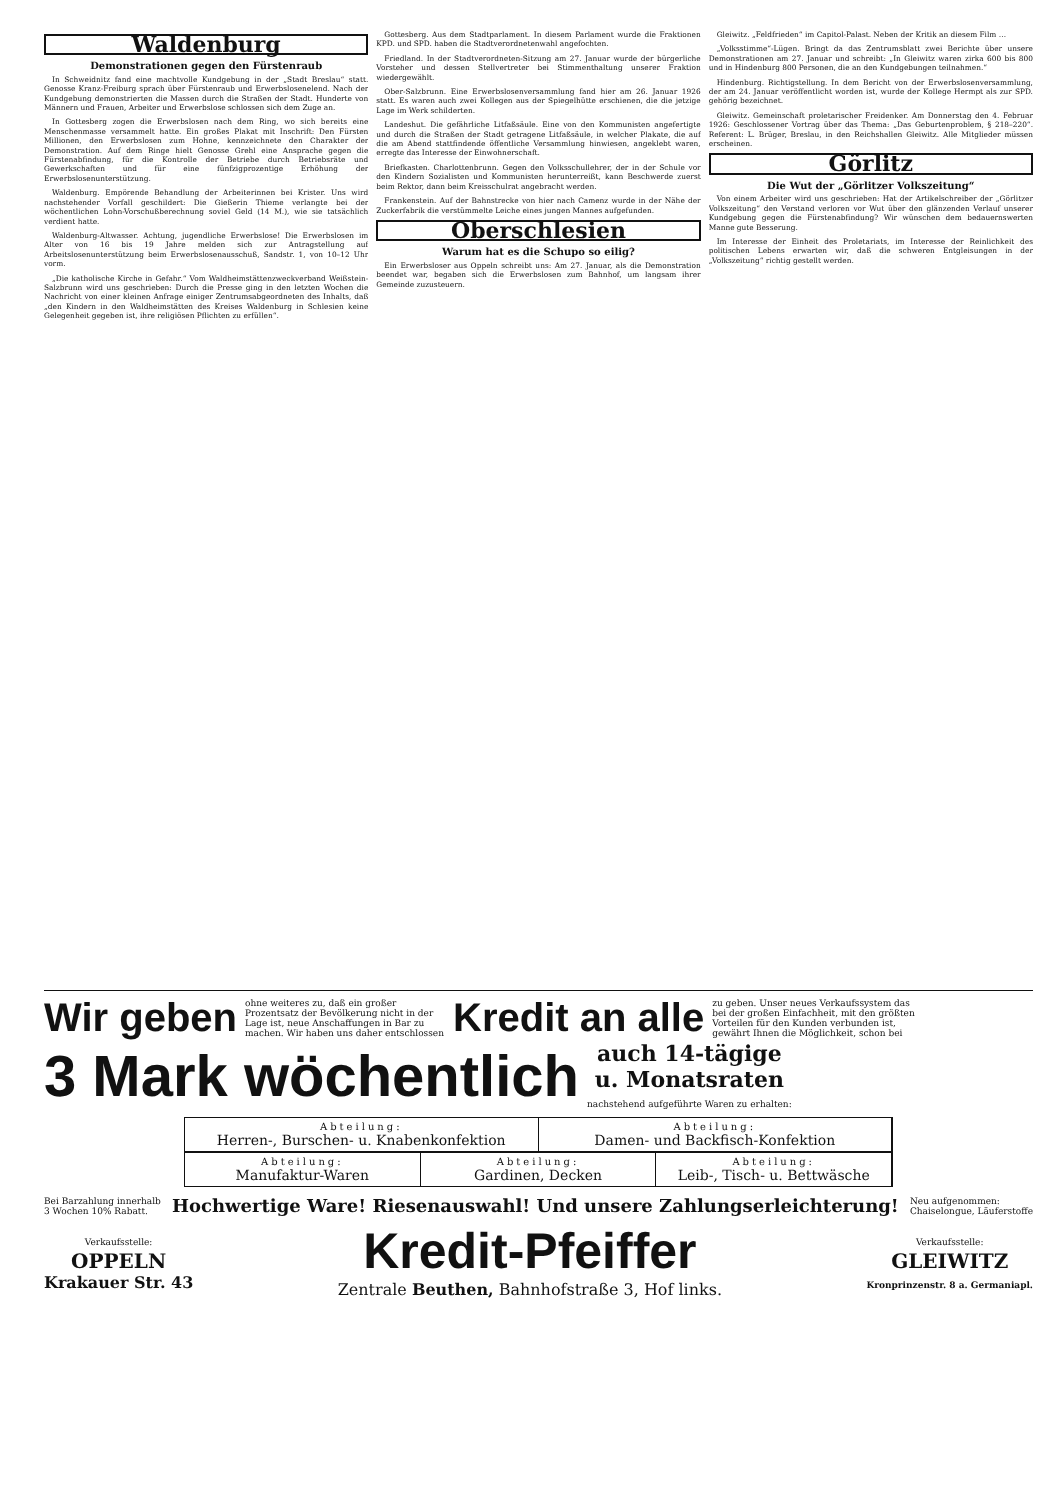Waldenburg
Demonstrationen gegen den Fürstenraub
In Schweidnitz fand eine machtvolle Kundgebung in der „Stadt Breslau“ statt. Genosse Kranz-Freiburg sprach über Fürstenraub und Erwerbslosenelend. Nach der Kundgebung demonstrierten die Massen durch die Straßen der Stadt. Hunderte von Männern und Frauen, Arbeiter und Erwerbslose schlossen sich dem Zuge an.
In Gottesberg zogen die Erwerbslosen nach dem Ring, wo sich bereits eine Menschenmasse versammelt hatte. Ein großes Plakat mit Inschrift: Den Fürsten Millionen, den Erwerbslosen zum Hohne, kennzeichnete den Charakter der Demonstration. Auf dem Ringe hielt Genosse Grehl eine Ansprache gegen die Fürstenabfindung, für die Kontrolle der Betriebe durch Betriebsräte und Gewerkschaften und für eine fünfzigprozentige Erhöhung der Erwerbslosenunterstützung.
Waldenburg. Empörende Behandlung der Arbeiterinnen bei Krister. Uns wird nachstehender Vorfall geschildert: Die Gießerin Thieme verlangte bei der wöchentlichen Lohn-Vorschußberechnung soviel Geld (14 M.), wie sie tatsächlich verdient hatte.
Waldenburg-Altwasser. Achtung, jugendliche Erwerbslose! Die Erwerbslosen im Alter von 16 bis 19 Jahre melden sich zur Antragstellung auf Arbeitslosenunterstützung beim Erwerbslosenausschuß, Sandstr. 1, von 10–12 Uhr vorm.
„Die katholische Kirche in Gefahr.“ Vom Waldheimstättenzweckverband Weißstein-Salzbrunn wird uns geschrieben: Durch die Presse ging in den letzten Wochen die Nachricht von einer kleinen Anfrage einiger Zentrumsabgeordneten des Inhalts, daß „den Kindern in den Waldheimstätten des Kreises Waldenburg in Schlesien keine Gelegenheit gegeben ist, ihre religiösen Pflichten zu erfüllen“.
Gottesberg. Aus dem Stadtparlament. In diesem Parlament wurde die Fraktionen KPD. und SPD. haben die Stadtverordnetenwahl angefochten.
Friedland. In der Stadtverordneten-Sitzung am 27. Januar wurde der bürgerliche Vorsteher und dessen Stellvertreter bei Stimmenthaltung unserer Fraktion wiedergewählt.
Ober-Salzbrunn. Eine Erwerbslosenversammlung fand hier am 26. Januar 1926 statt. Es waren auch zwei Kollegen aus der Spiegelhütte erschienen, die die jetzige Lage im Werk schilderten.
Landeshut. Die gefährliche Litfaßsäule. Eine von den Kommunisten angefertigte und durch die Straßen der Stadt getragene Litfaßsäule, in welcher Plakate, die auf die am Abend stattfindende öffentliche Versammlung hinwiesen, angeklebt waren, erregte das Interesse der Einwohnerschaft.
Briefkasten. Charlottenbrunn. Gegen den Volksschullehrer, der in der Schule vor den Kindern Sozialisten und Kommunisten herunterreißt, kann Beschwerde zuerst beim Rektor, dann beim Kreisschulrat angebracht werden.
Frankenstein. Auf der Bahnstrecke von hier nach Camenz wurde in der Nähe der Zuckerfabrik die verstümmelte Leiche eines jungen Mannes aufgefunden.
Oberschlesien
Warum hat es die Schupo so eilig?
Ein Erwerbsloser aus Oppeln schreibt uns: Am 27. Januar, als die Demonstration beendet war, begaben sich die Erwerbslosen zum Bahnhof, um langsam ihrer Gemeinde zuzusteuern.
Gleiwitz. „Feldfrieden“ im Capitol-Palast. Neben der Kritik an diesem Film …
„Volksstimme“-Lügen. Bringt da das Zentrumsblatt zwei Berichte über unsere Demonstrationen am 27. Januar und schreibt: „In Gleiwitz waren zirka 600 bis 800 und in Hindenburg 800 Personen, die an den Kundgebungen teilnahmen.“
Hindenburg. Richtigstellung. In dem Bericht von der Erwerbslosenversammlung, der am 24. Januar veröffentlicht worden ist, wurde der Kollege Hermpt als zur SPD. gehörig bezeichnet.
Gleiwitz. Gemeinschaft proletarischer Freidenker. Am Donnerstag den 4. Februar 1926: Geschlossener Vortrag über das Thema: „Das Geburtenproblem, § 218–220“. Referent: L. Brüger, Breslau, in den Reichshallen Gleiwitz. Alle Mitglieder müssen erscheinen.
Görlitz
Die Wut der „Görlitzer Volkszeitung“
Von einem Arbeiter wird uns geschrieben: Hat der Artikelschreiber der „Görlitzer Volkszeitung“ den Verstand verloren vor Wut über den glänzenden Verlauf unserer Kundgebung gegen die Fürstenabfindung? Wir wünschen dem bedauernswerten Manne gute Besserung.
Im Interesse der Einheit des Proletariats, im Interesse der Reinlichkeit des politischen Lebens erwarten wir, daß die schweren Entgleisungen in der „Volkszeitung“ richtig gestellt werden.
Wir geben ohne weiteres zu, daß ein großer Prozentsatz der Bevölkerung nicht in der Lage ist, neue Anschaffungen in Bar zu machen. Wir haben uns daher entschlossen Kredit an alle zu geben. Unser neues Verkaufssystem das bei der großen Einfachheit, mit den größten Vorteilen für den Kunden verbunden ist, gewährt Ihnen die Möglichkeit, schon bei
3 Mark wöchentlich auch 14-tägige
u. Monatsraten
nachstehend aufgeführte Waren zu erhalten:
Abteilung:
Herren-, Burschen- u. Knabenkonfektion
Abteilung:
Damen- und Backfisch-Konfektion
Abteilung:
Manufaktur-Waren
Abteilung:
Gardinen, Decken
Abteilung:
Leib-, Tisch- u. Bettwäsche
Bei Barzahlung innerhalb
3 Wochen 10% Rabatt. Hochwertige Ware! Riesenauswahl! Und unsere Zahlungserleichterung! Neu aufgenommen:
Chaiselongue, Läuferstoffe
Verkaufsstelle:
OPPELN
Krakauer Str. 43 Kredit-Pfeiffer
Zentrale Beuthen, Bahnhofstraße 3, Hof links. Verkaufsstelle:
GLEIWITZ
Kronprinzenstr. 8 a. Germaniapl.